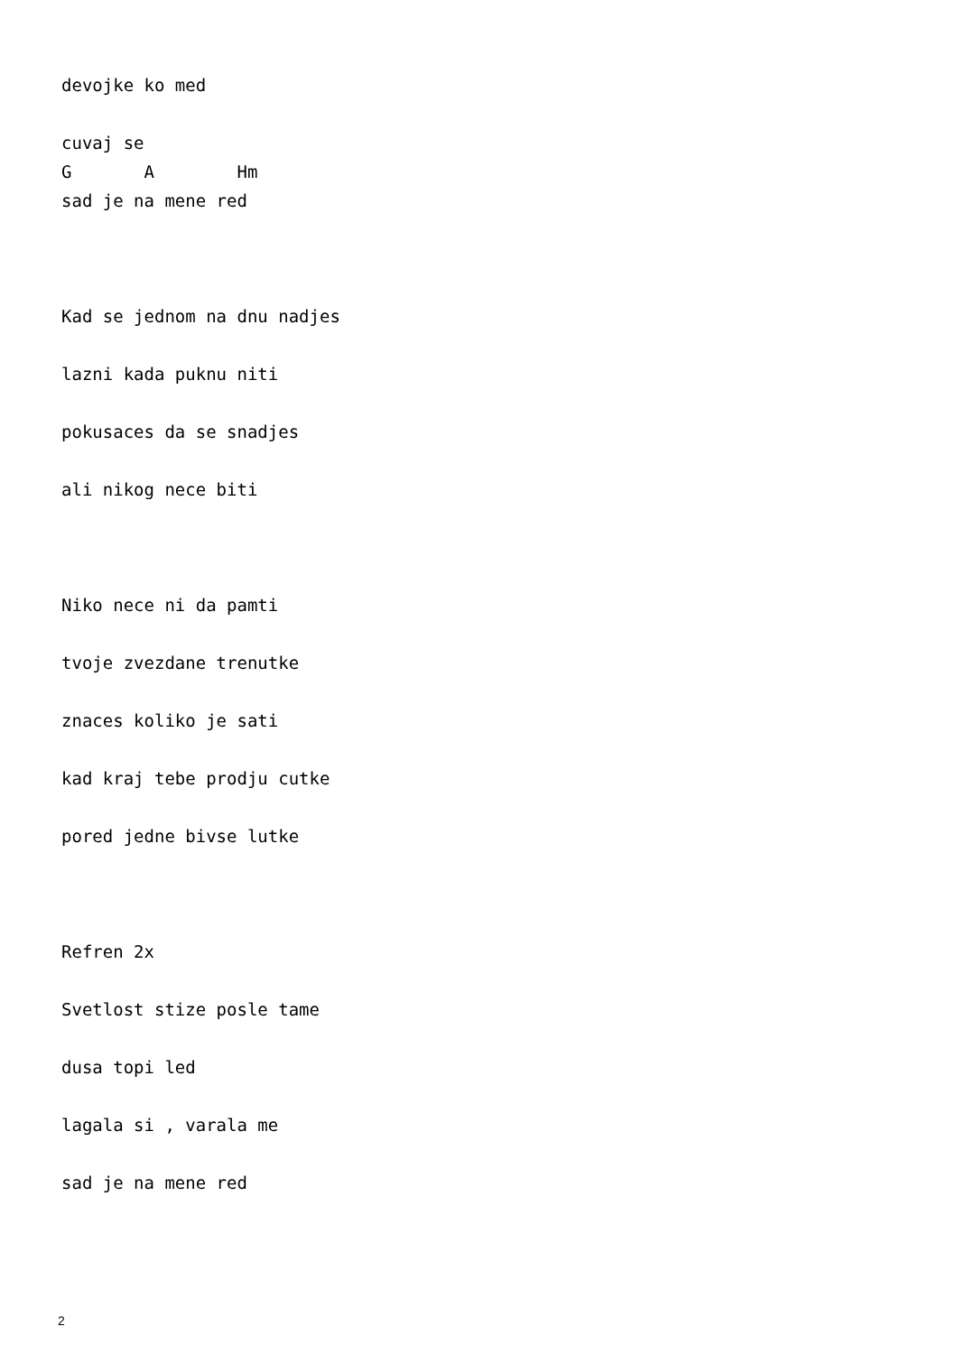devojke ko med cuvaj se G A Hm sad je na mene red Kad se jednom na dnu nadjes lazni kada puknu niti pokusaces da se snadjes ali nikog nece biti Niko nece ni da pamti tvoje zvezdane trenutke znaces koliko je sati kad kraj tebe prodju cutke pored jedne bivse lutke Refren 2x Svetlost stize posle tame dusa topi led lagala si , varala me sad je na mene red
2